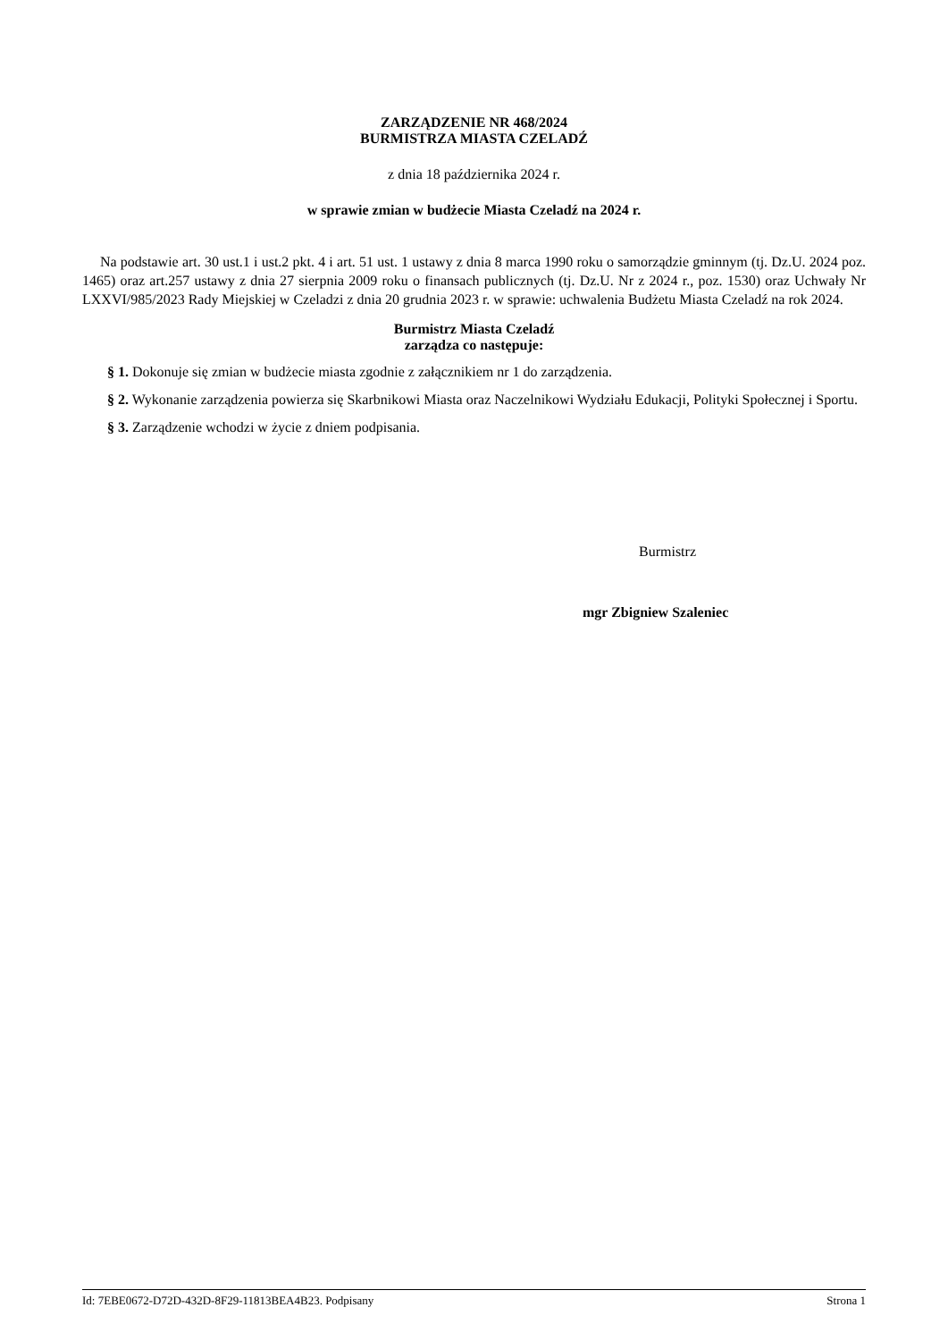ZARZĄDZENIE NR 468/2024
BURMISTRZA MIASTA CZELADŹ
z dnia 18 października 2024 r.
w sprawie zmian w budżecie Miasta Czeladź na 2024 r.
Na podstawie art. 30 ust.1 i ust.2 pkt. 4 i art. 51 ust. 1 ustawy z dnia 8 marca 1990 roku o samorządzie gminnym (tj. Dz.U. 2024 poz. 1465) oraz art.257 ustawy z dnia 27 sierpnia 2009 roku o finansach publicznych (tj. Dz.U. Nr z 2024 r., poz. 1530) oraz Uchwały Nr LXXVI/985/2023 Rady Miejskiej w Czeladzi z dnia 20 grudnia 2023 r. w sprawie: uchwalenia Budżetu Miasta Czeladź na rok 2024.
Burmistrz Miasta Czeladź
zarządza co następuje:
§ 1. Dokonuje się zmian w budżecie miasta zgodnie z załącznikiem nr 1 do zarządzenia.
§ 2. Wykonanie zarządzenia powierza się Skarbnikowi Miasta oraz Naczelnikowi Wydziału Edukacji, Polityki Społecznej i Sportu.
§ 3. Zarządzenie wchodzi w życie z dniem podpisania.
Burmistrz
mgr Zbigniew Szaleniec
Id: 7EBE0672-D72D-432D-8F29-11813BEA4B23. Podpisany Strona 1